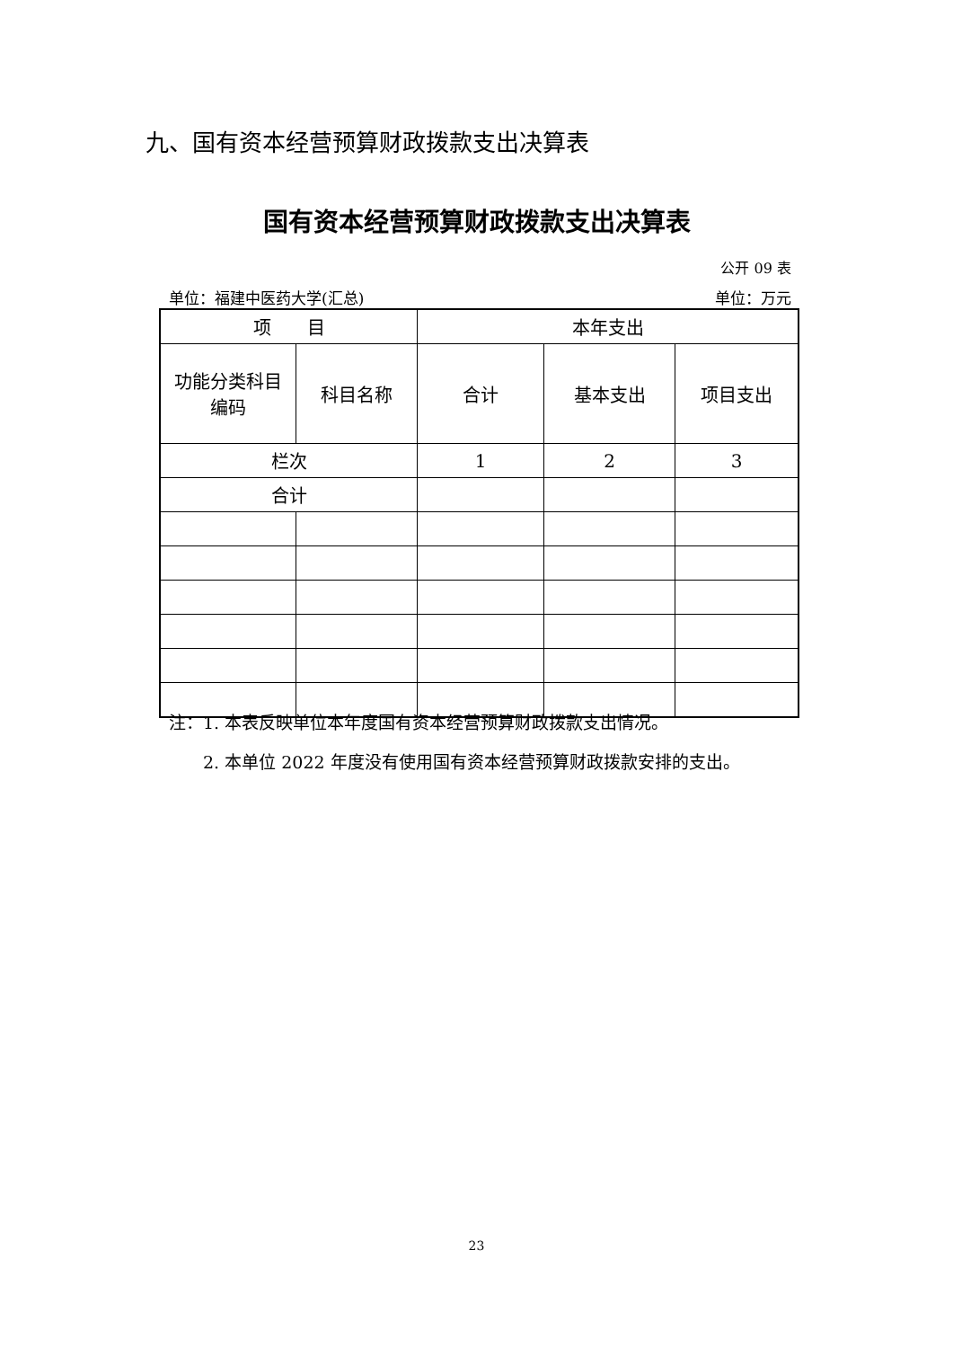九、国有资本经营预算财政拨款支出决算表
国有资本经营预算财政拨款支出决算表
公开 09 表
单位：福建中医药大学(汇总) 单位：万元
| 项 目 | | 本年支出 | | |
| --- | --- | --- | --- | --- |
| 功能分类科目 编码 | 科目名称 | 合计 | 基本支出 | 项目支出 |
| 栏次 | | 1 | 2 | 3 |
| 合计 | | | | |
注：1. 本表反映单位本年度国有资本经营预算财政拨款支出情况。
　　2. 本单位 2022 年度没有使用国有资本经营预算财政拨款安排的支出。
23